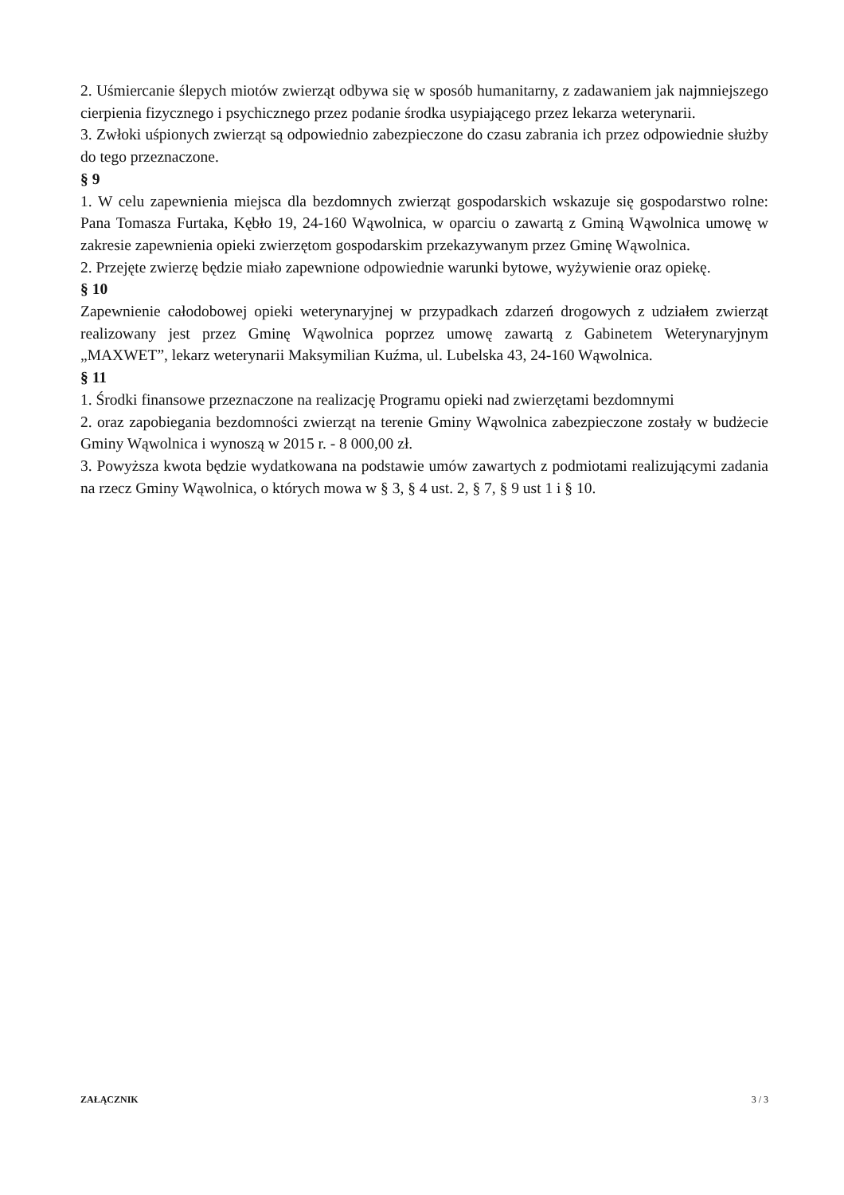2. Uśmiercanie ślepych miotów zwierząt odbywa się w sposób humanitarny, z zadawaniem jak najmniejszego cierpienia fizycznego i psychicznego przez podanie środka usypiającego przez lekarza weterynarii.
3. Zwłoki uśpionych zwierząt są odpowiednio zabezpieczone do czasu zabrania ich przez odpowiednie służby do tego przeznaczone.
§ 9
1. W celu zapewnienia miejsca dla bezdomnych zwierząt gospodarskich wskazuje się gospodarstwo rolne: Pana Tomasza Furtaka, Kębło 19, 24-160 Wąwolnica, w oparciu o zawartą z Gminą Wąwolnica umowę w zakresie zapewnienia opieki zwierzętom gospodarskim przekazywanym przez Gminę Wąwolnica.
2. Przejęte zwierzę będzie miało zapewnione odpowiednie warunki bytowe, wyżywienie oraz opiekę.
§ 10
Zapewnienie całodobowej opieki weterynaryjnej w przypadkach zdarzeń drogowych z udziałem zwierząt realizowany jest przez Gminę Wąwolnica poprzez umowę zawartą z Gabinetem Weterynaryjnym „MAXWET”, lekarz weterynarii Maksymilian Kuźma, ul. Lubelska 43, 24-160 Wąwolnica.
§ 11
1. Środki finansowe przeznaczone na realizację Programu opieki nad zwierzętami bezdomnymi
2. oraz zapobiegania bezdomności zwierząt na terenie Gminy Wąwolnica zabezpieczone zostały w budżecie Gminy Wąwolnica i wynoszą w 2015 r. - 8 000,00 zł.
3. Powyższa kwota będzie wydatkowana na podstawie umów zawartych z podmiotami realizującymi zadania na rzecz Gminy Wąwolnica, o których mowa w § 3, § 4 ust. 2, § 7, § 9 ust 1 i § 10.
ZAŁĄCZNIK 3 / 3